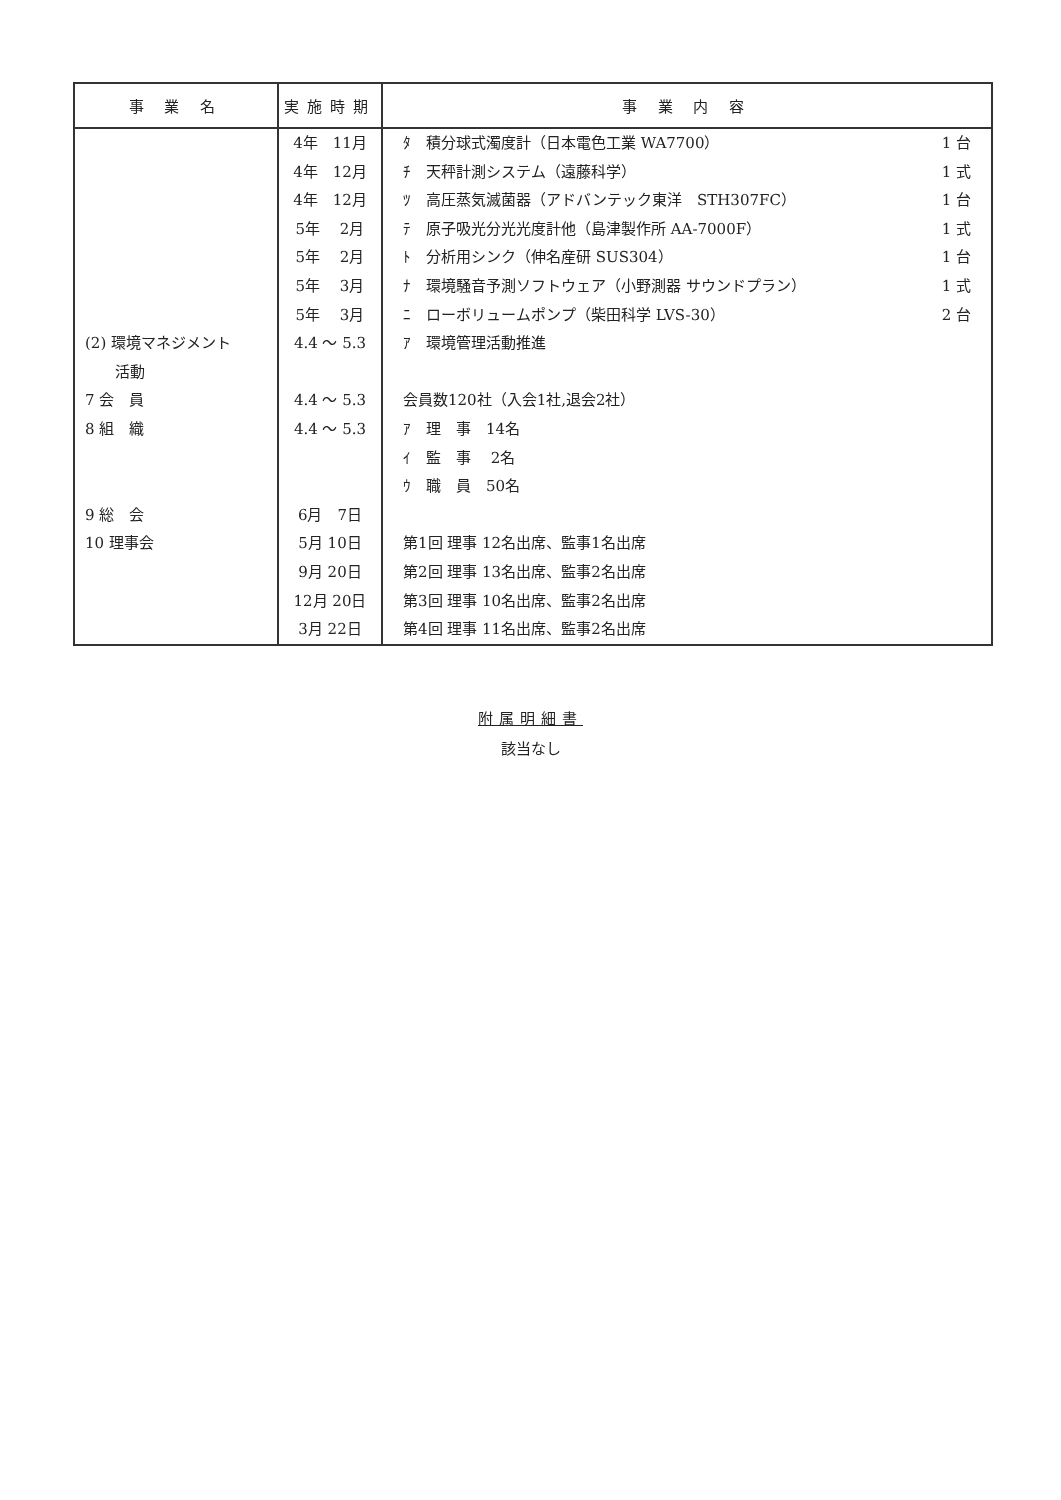| 事 業 名 | 実施時期 | 事 業 内 容 |
| --- | --- | --- |
| (2) 環境マネジメント 活動 7 会 員 8 組 織 9 総 会 10 理事会 | 4年 11月 4年 12月 4年 12月 5年 2月 5年 2月 5年 3月 5年 3月 4.4 ～ 5.3 4.4 ～ 5.3 4.4 ～ 5.3 6月 7日 5月 10日 9月 20日 12月 20日 3月 22日 | ﾀ 積分球式濁度計（日本電色工業 WA7700） 1 台 ﾁ 天秤計測システム（遠藤科学） 1 式 ﾂ 高圧蒸気滅菌器（アドバンテック東洋 STH307FC） 1 台 ﾃ 原子吸光分光光度計他（島津製作所 AA-7000F） 1 式 ﾄ 分析用シンク（伸名産研 SUS304） 1 台 ﾅ 環境騒音予測ソフトウェア（小野測器 サウンドプラン） 1 式 ﾆ ローボリュームポンプ（柴田科学 LVS-30） 2 台 ｱ 環境管理活動推進 会員数120社（入会1社,退会2社） ｱ 理 事 14名 ｲ 監 事 2名 ｳ 職 員 50名 第1回 理事 12名出席、監事1名出席 第2回 理事 13名出席、監事2名出席 第3回 理事 10名出席、監事2名出席 第4回 理事 11名出席、監事2名出席 |
附属明細書
該当なし